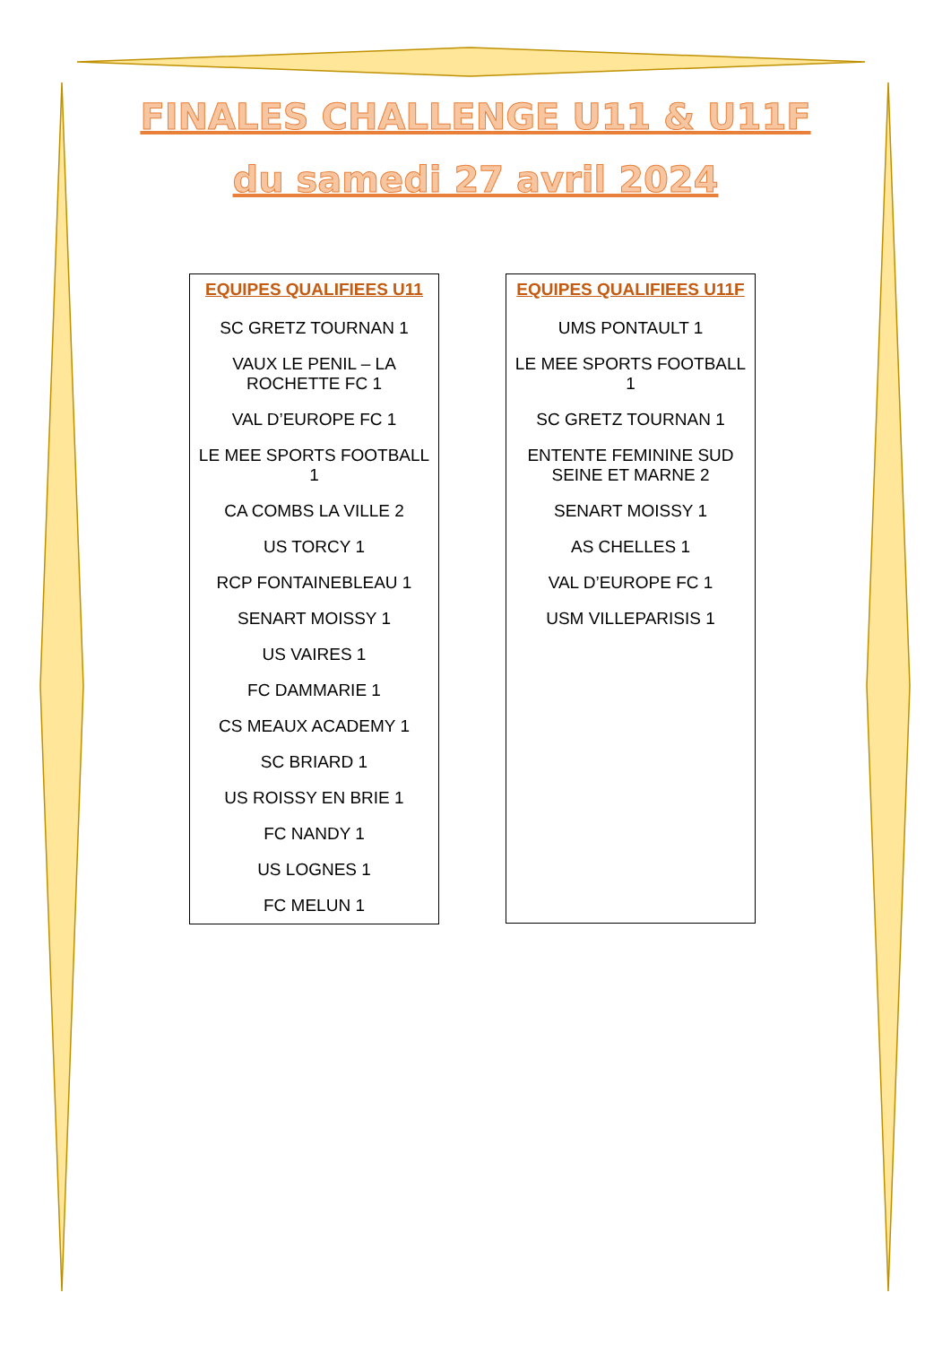FINALES CHALLENGE U11 & U11F
du samedi 27 avril 2024
| EQUIPES QUALIFIEES U11 |
| --- |
| SC GRETZ TOURNAN 1 |
| VAUX LE PENIL – LA ROCHETTE FC 1 |
| VAL D’EUROPE FC 1 |
| LE MEE SPORTS FOOTBALL 1 |
| CA COMBS LA VILLE 2 |
| US TORCY 1 |
| RCP FONTAINEBLEAU 1 |
| SENART MOISSY 1 |
| US VAIRES 1 |
| FC DAMMARIE 1 |
| CS MEAUX ACADEMY 1 |
| SC BRIARD 1 |
| US ROISSY EN BRIE 1 |
| FC NANDY 1 |
| US LOGNES 1 |
| FC MELUN 1 |
| EQUIPES QUALIFIEES U11F |
| --- |
| UMS PONTAULT 1 |
| LE MEE SPORTS FOOTBALL 1 |
| SC GRETZ TOURNAN 1 |
| ENTENTE FEMININE SUD SEINE ET MARNE 2 |
| SENART MOISSY 1 |
| AS CHELLES 1 |
| VAL D’EUROPE FC 1 |
| USM VILLEPARISIS 1 |